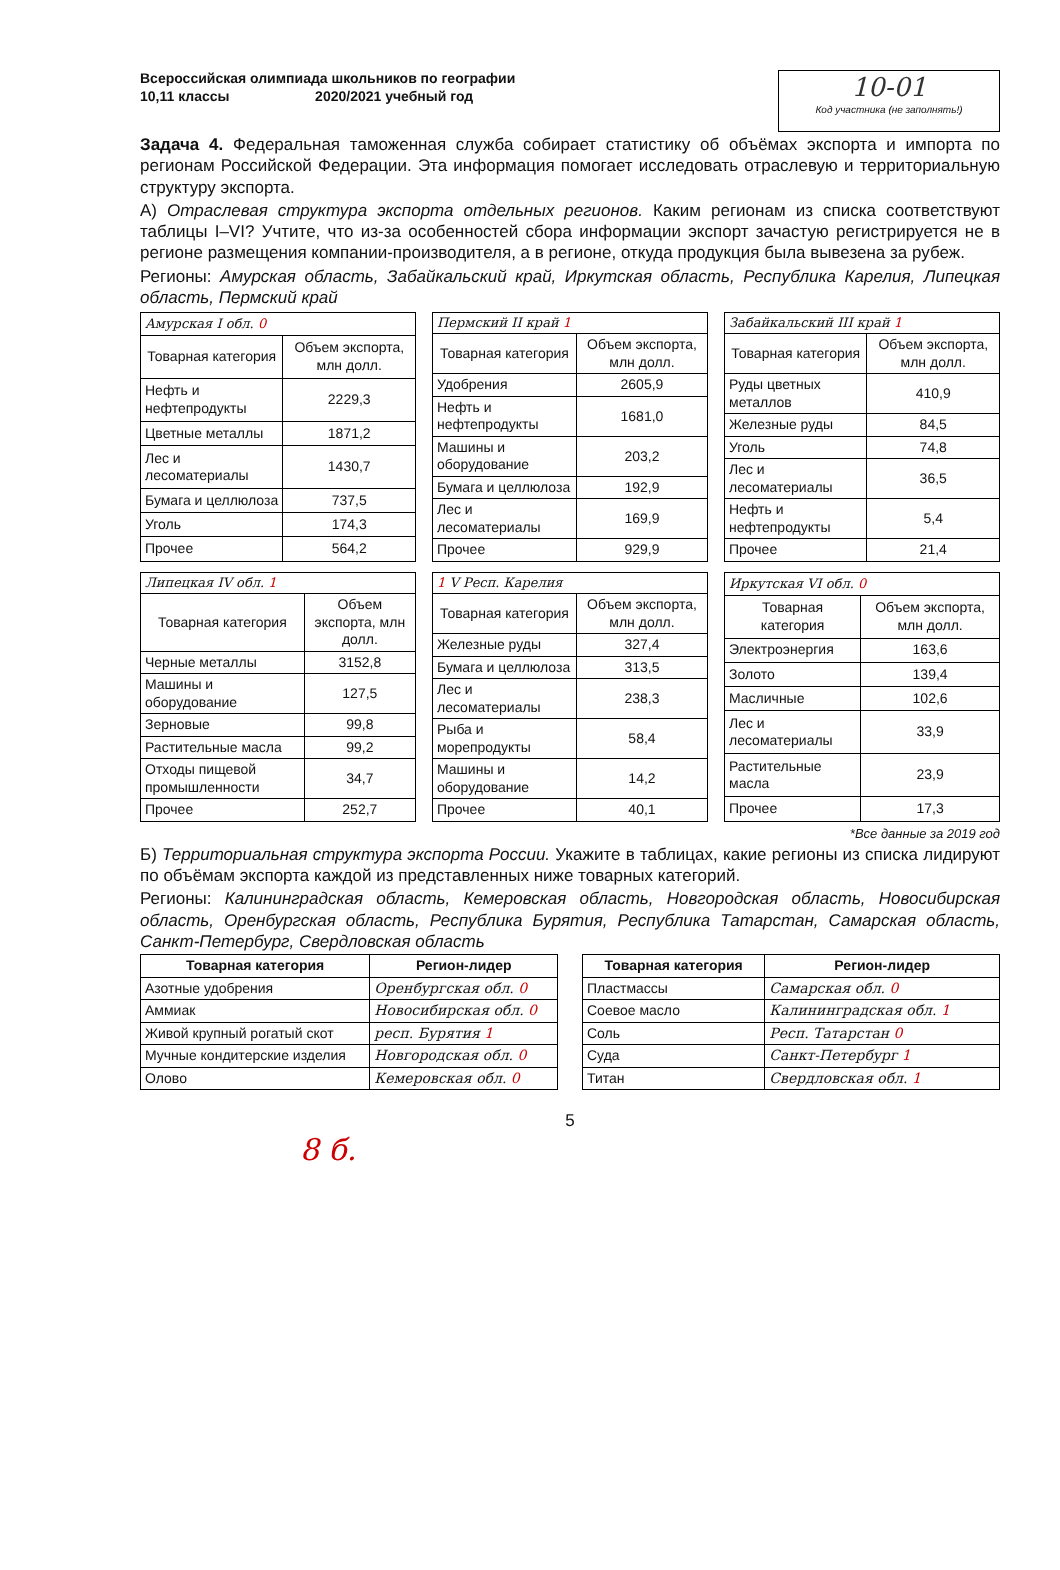Всероссийская олимпиада школьников по географии
10,11 классы 2020/2021 учебный год
10-01
Код участника (не заполнять!)
Задача 4. Федеральная таможенная служба собирает статистику об объёмах экспорта и импорта по регионам Российской Федерации. Эта информация помогает исследовать отраслевую и территориальную структуру экспорта.
А) Отраслевая структура экспорта отдельных регионов. Каким регионам из списка соответствуют таблицы I–VI? Учтите, что из-за особенностей сбора информации экспорт зачастую регистрируется не в регионе размещения компании-производителя, а в регионе, откуда продукция была вывезена за рубеж.
Регионы: Амурская область, Забайкальский край, Иркутская область, Республика Карелия, Липецкая область, Пермский край
| Амурская I обл. 0 | |
| --- | --- |
| Товарная категория | Объем экспорта, млн долл. |
| Нефть и нефтепродукты | 2229,3 |
| Цветные металлы | 1871,2 |
| Лес и лесоматериалы | 1430,7 |
| Бумага и целлюлоза | 737,5 |
| Уголь | 174,3 |
| Прочее | 564,2 |
| Пермский II край 1 | |
| --- | --- |
| Товарная категория | Объем экспорта, млн долл. |
| Удобрения | 2605,9 |
| Нефть и нефтепродукты | 1681,0 |
| Машины и оборудование | 203,2 |
| Бумага и целлюлоза | 192,9 |
| Лес и лесоматериалы | 169,9 |
| Прочее | 929,9 |
| Забайкальский III край 1 | |
| --- | --- |
| Товарная категория | Объем экспорта, млн долл. |
| Руды цветных металлов | 410,9 |
| Железные руды | 84,5 |
| Уголь | 74,8 |
| Лес и лесоматериалы | 36,5 |
| Нефть и нефтепродукты | 5,4 |
| Прочее | 21,4 |
| Липецкая IV обл. 1 | |
| --- | --- |
| Товарная категория | Объем экспорта, млн долл. |
| Черные металлы | 3152,8 |
| Машины и оборудование | 127,5 |
| Зерновые | 99,8 |
| Растительные масла | 99,2 |
| Отходы пищевой промышленности | 34,7 |
| Прочее | 252,7 |
| 1 V Респ. Карелия | |
| --- | --- |
| Товарная категория | Объем экспорта, млн долл. |
| Железные руды | 327,4 |
| Бумага и целлюлоза | 313,5 |
| Лес и лесоматериалы | 238,3 |
| Рыба и морепродукты | 58,4 |
| Машины и оборудование | 14,2 |
| Прочее | 40,1 |
| Иркутская VI обл. 0 | |
| --- | --- |
| Товарная категория | Объем экспорта, млн долл. |
| Электроэнергия | 163,6 |
| Золото | 139,4 |
| Масличные | 102,6 |
| Лес и лесоматериалы | 33,9 |
| Растительные масла | 23,9 |
| Прочее | 17,3 |
*Все данные за 2019 год
Б) Территориальная структура экспорта России. Укажите в таблицах, какие регионы из списка лидируют по объёмам экспорта каждой из представленных ниже товарных категорий.
Регионы: Калининградская область, Кемеровская область, Новгородская область, Новосибирская область, Оренбургская область, Республика Бурятия, Республика Татарстан, Самарская область, Санкт-Петербург, Свердловская область
| Товарная категория | Регион-лидер |
| --- | --- |
| Азотные удобрения | Оренбургская обл. 0 |
| Аммиак | Новосибирская обл. 0 |
| Живой крупный рогатый скот | респ. Бурятия 1 |
| Мучные кондитерские изделия | Новгородская обл. 0 |
| Олово | Кемеровская обл. 0 |
| Товарная категория | Регион-лидер |
| --- | --- |
| Пластмассы | Самарская обл. 0 |
| Соевое масло | Калининградская обл. 1 |
| Соль | Респ. Татарстан 0 |
| Суда | Санкт-Петербург 1 |
| Титан | Свердловская обл. 1 |
5
8 б.